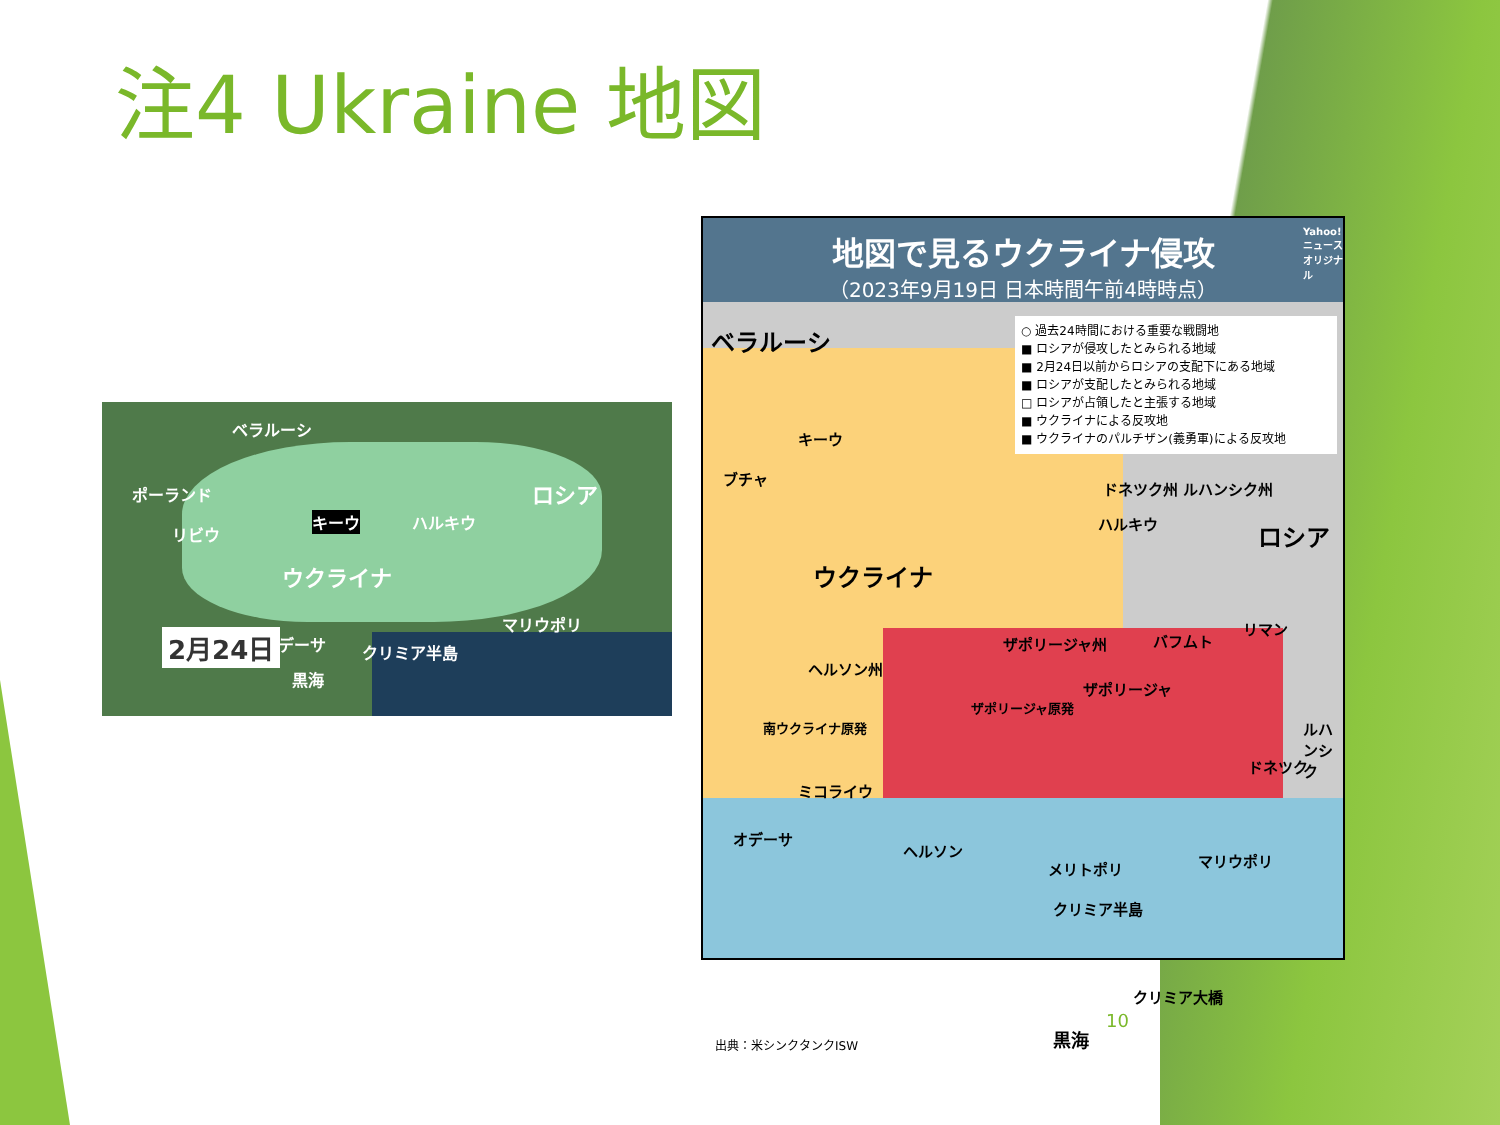注4 Ukraine 地図
ベラルーシ
ポーランド ロシア
キーウ ハルキウ
リビウ
ウクライナ
マリウポリ
オデーサ クリミア半島
黒海
2月24日
地図で見るウクライナ侵攻
（2023年9月19日 日本時間午前4時時点）
○ 過去24時間における重要な戦闘地
■ ロシアが侵攻したとみられる地域
■ 2月24日以前からロシアの支配下にある地域
■ ロシアが支配したとみられる地域
□ ロシアが占領したと主張する地域
■ ウクライナによる反攻地
■ ウクライナのパルチザン(義勇軍)による反攻地
Yahoo!ニュース オリジナル
ベラルーシ
キーウ
ブチャ
ロシア ハルキウ
ウクライナ
ドネツク州 ルハンシク州
ザポリージャ州 バフムト
リマン
ヘルソン州
ザポリージャ
ザポリージャ原発
南ウクライナ原発 ルハンシク
ドネツク
ミコライウ
オデーサ
ヘルソン
メリトポリ マリウポリ
クリミア半島
クリミア大橋
黒海 出典：米シンクタンクISW
10